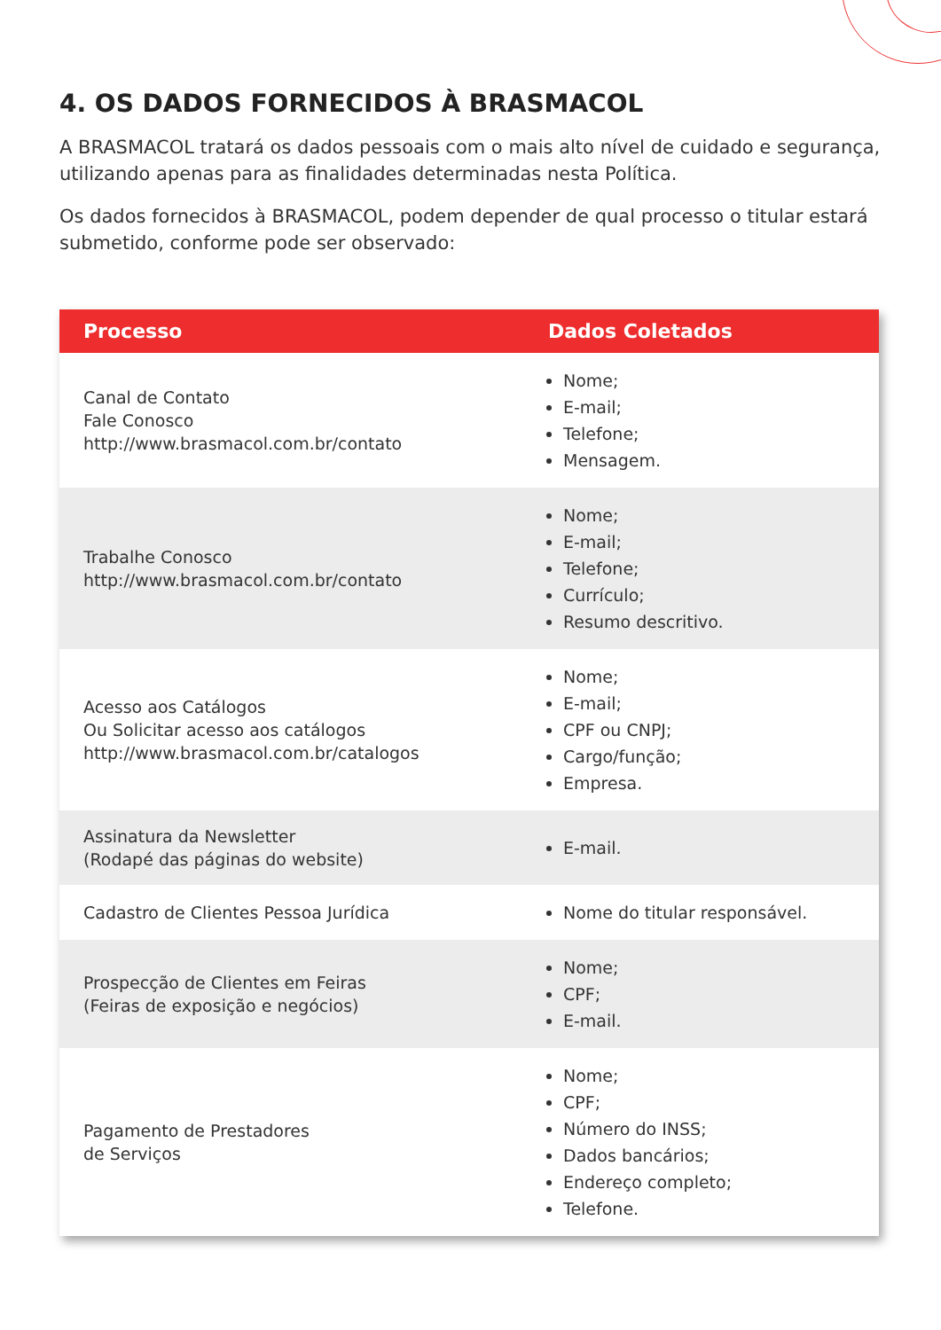4. OS DADOS FORNECIDOS À BRASMACOL
A BRASMACOL tratará os dados pessoais com o mais alto nível de cuidado e segurança, utilizando apenas para as finalidades determinadas nesta Política.
Os dados fornecidos à BRASMACOL, podem depender de qual processo o titular estará submetido, conforme pode ser observado:
| Processo | Dados Coletados |
| --- | --- |
| Canal de Contato Fale Conosco http://www.brasmacol.com.br/contato | Nome; E-mail; Telefone; Mensagem. |
| Trabalhe Conosco http://www.brasmacol.com.br/contato | Nome; E-mail; Telefone; Currículo; Resumo descritivo. |
| Acesso aos Catálogos Ou Solicitar acesso aos catálogos http://www.brasmacol.com.br/catalogos | Nome; E-mail; CPF ou CNPJ; Cargo/função; Empresa. |
| Assinatura da Newsletter (Rodapé das páginas do website) | E-mail. |
| Cadastro de Clientes Pessoa Jurídica | Nome do titular responsável. |
| Prospecção de Clientes em Feiras (Feiras de exposição e negócios) | Nome; CPF; E-mail. |
| Pagamento de Prestadores de Serviços | Nome; CPF; Número do INSS; Dados bancários; Endereço completo; Telefone. |